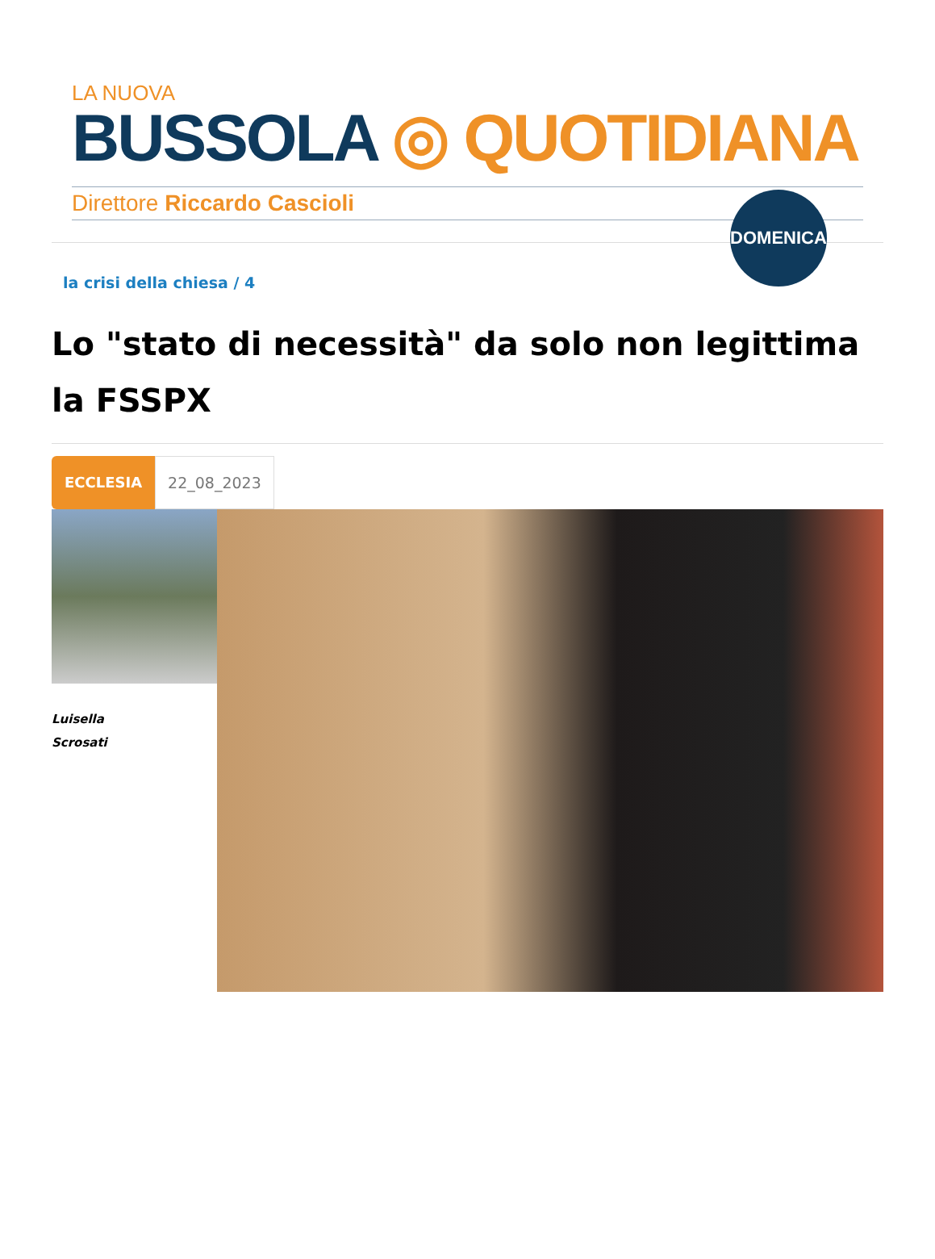LA NUOVA
BUSSOLA ◎ QUOTIDIANA
Direttore Riccardo Cascioli
DOMENICA
la crisi della chiesa / 4
Lo "stato di necessità" da solo non legittima la FSSPX
ECCLESIA
22_08_2023
Luisella
Scrosati